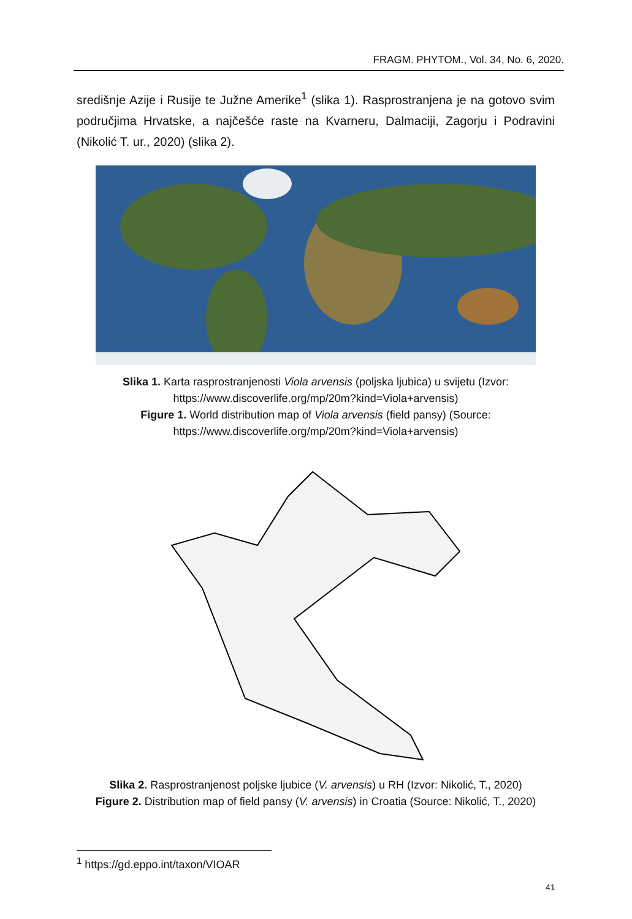FRAGM. PHYTOM., Vol. 34, No. 6, 2020.
središnje Azije i Rusije te Južne Amerike<sup>1</sup> (slika 1). Rasprostranjena je na gotovo svim područjima Hrvatske, a najčešće raste na Kvarneru, Dalmaciji, Zagorju i Podravini (Nikolić T. ur., 2020) (slika 2).
Slika 1. Karta rasprostranjenosti Viola arvensis (poljska ljubica) u svijetu (Izvor: https://www.discoverlife.org/mp/20m?kind=Viola+arvensis)
Figure 1. World distribution map of Viola arvensis (field pansy) (Source: https://www.discoverlife.org/mp/20m?kind=Viola+arvensis)
Slika 2. Rasprostranjenost poljske ljubice (V. arvensis) u RH (Izvor: Nikolić, T., 2020)
Figure 2. Distribution map of field pansy (V. arvensis) in Croatia (Source: Nikolić, T., 2020)
<sup>1</sup> https://gd.eppo.int/taxon/VIOAR
41